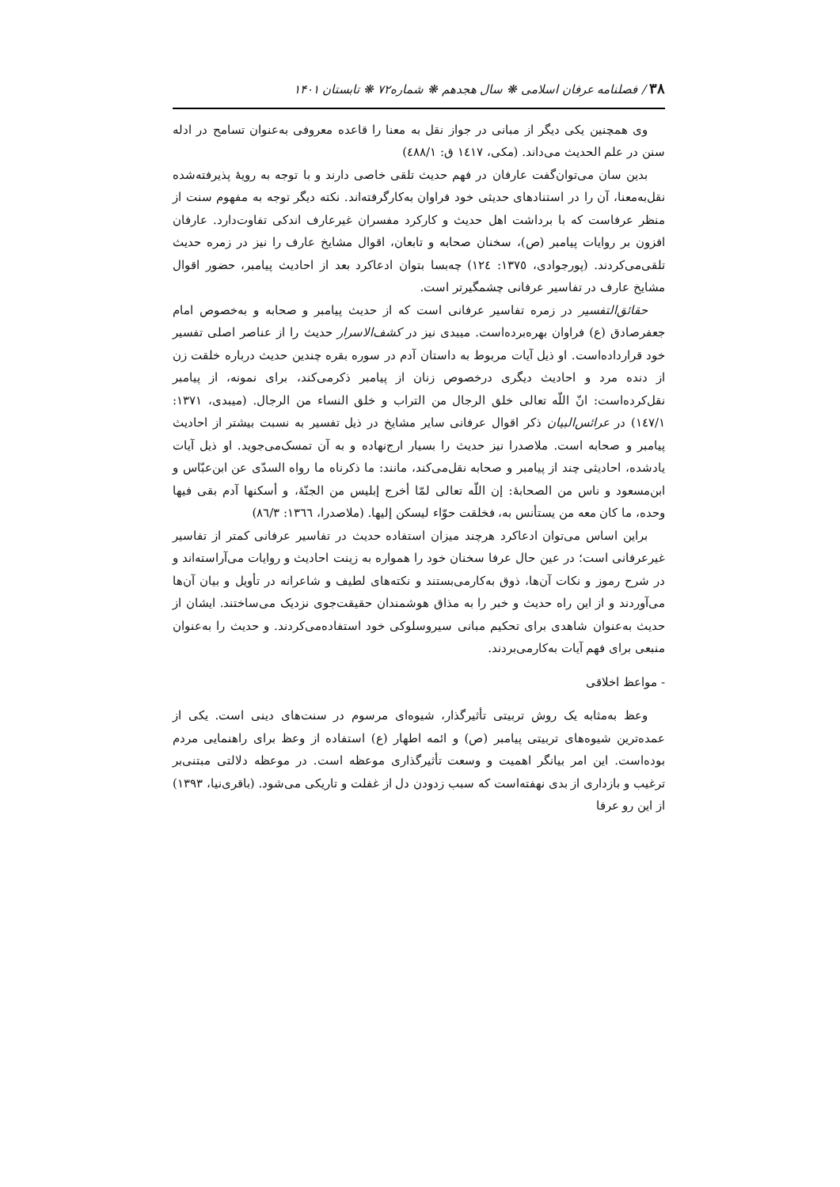۳۸ / فصلنامه عرفان اسلامی ❋ سال هجدهم ❋ شماره۷۲ ❋ تابستان ۱۴۰۱
وی همچنین یکی دیگر از مبانی در جواز نقل به معنا را قاعده معروفی به‌عنوان تسامح در ادله سنن در علم الحدیث می‌داند. (مکی، ١٤١٧ ق: ٤٨٨/١)
بدین سان می‌توان‌گفت عارفان در فهم حدیث تلقی خاصی دارند و با توجه به رویهٔ پذیرفته‌شده نقل‌به‌معنا، آن را در استنادهای حدیثی خود فراوان به‌کارگرفته‌اند. نکته دیگر توجه به مفهوم سنت از منظر عرفاست که با برداشت اهل حدیث و کارکرد مفسران غیرعارف اندکی تفاوت‌دارد. عارفان افزون بر روایات پیامبر (ص)، سخنان صحابه و تابعان، اقوال مشایخ عارف را نیز در زمره حدیث تلقی‌می‌کردند. (پورجوادی، ١٣٧٥: ١٢٤) چه‌بسا بتوان ادعاکرد بعد از احادیث پیامبر، حضور اقوال مشایخ عارف در تفاسیر عرفانی چشمگیرتر است.
حقائق‌التفسیر در زمره تفاسیر عرفانی است که از حدیث پیامبر و صحابه و به‌خصوص امام جعفرصادق (ع) فراوان بهره‌برده‌است. میبدی نیز در کشف‌الاسرار حدیث را از عناصر اصلی تفسیر خود قرارداده‌است. او ذیل آیات مربوط به داستان آدم در سوره بقره چندین حدیث درباره خلقت زن از دنده مرد و احادیث دیگری درخصوص زنان از پیامبر ذکرمی‌کند، برای نمونه، از پیامبر نقل‌کرده‌است: انّ اللّه تعالی خلق الرجال من التراب و خلق النساء من الرجال. (میبدی، ١٣٧١: ١٤٧/١) در عرائس‌البیان ذکر اقوال عرفانی سایر مشایخ در ذیل تفسیر به نسبت بیشتر از احادیث پیامبر و صحابه است. ملاصدرا نیز حدیث را بسیار ارج‌نهاده و به آن تمسک‌می‌جوید. او ذیل آیات یادشده، احادیثی چند از پیامبر و صحابه نقل‌می‌کند، مانند: ما ذکرناه ما رواه السدّی عن ابن‌عبّاس و ابن‌مسعود و ناس من الصحابهٔ: إن اللّه تعالی لمّا أخرج إبلیس من الجنّهٔ، و أسکنها آدم بقی فیها وحده، ما کان معه من یستأنس به، فخلقت حوّاء لیسکن إلیها. (ملاصدرا، ١٣٦٦: ٨٦/٣)
براین اساس می‌توان ادعاکرد هرچند میزان استفاده حدیث در تفاسیر عرفانی کمتر از تفاسیر غیرعرفانی است؛ در عین حال عرفا سخنان خود را همواره به زینت احادیث و روایات می‌آراسته‌اند و در شرح رموز و نکات آن‌ها، ذوق به‌کارمی‌بستند و نکته‌های لطیف و شاعرانه در تأویل و بیان آن‌ها می‌آوردند و از این راه حدیث و خبر را به مذاق هوشمندان حقیقت‌جوی نزدیک می‌ساختند. ایشان از حدیث به‌عنوان شاهدی برای تحکیم مبانی سیروسلوکی خود استفاده‌می‌کردند. و حدیث را به‌عنوان منبعی برای فهم آیات به‌کارمی‌بردند.
- مواعظ اخلاقی
وعظ به‌مثابه یک روش تربیتی تأثیرگذار، شیوه‌ای مرسوم در سنت‌های دینی است. یکی از عمده‌ترین شیوه‌های تربیتی پیامبر (ص) و ائمه اطهار (ع) استفاده از وعظ برای راهنمایی مردم بوده‌است. این امر بیانگر اهمیت و وسعت تأثیرگذاری موعظه است. در موعظه دلالتی مبتنی‌بر ترغیب و بازداری از بدی نهفته‌است که سبب زدودن دل از غفلت و تاریکی می‌شود. (باقری‌نیا، ١٣٩٣) از این رو عرفا